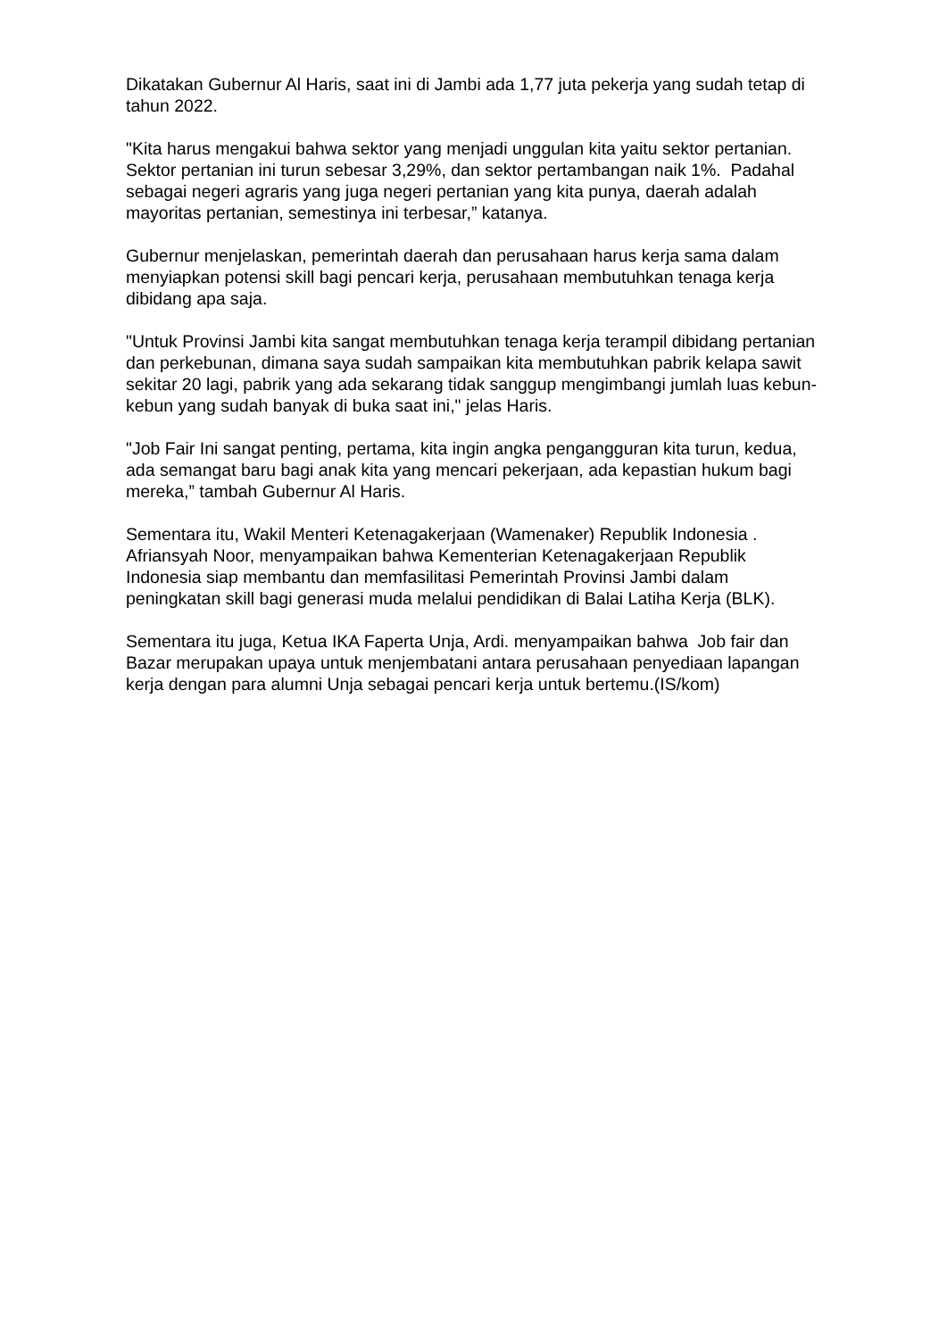Dikatakan Gubernur Al Haris, saat ini di Jambi ada 1,77 juta pekerja yang sudah tetap di tahun 2022.
"Kita harus mengakui bahwa sektor yang menjadi unggulan kita yaitu sektor pertanian. Sektor pertanian ini turun sebesar 3,29%, dan sektor pertambangan naik 1%. Padahal sebagai negeri agraris yang juga negeri pertanian yang kita punya, daerah adalah mayoritas pertanian, semestinya ini terbesar,” katanya.
Gubernur menjelaskan, pemerintah daerah dan perusahaan harus kerja sama dalam menyiapkan potensi skill bagi pencari kerja, perusahaan membutuhkan tenaga kerja dibidang apa saja.
"Untuk Provinsi Jambi kita sangat membutuhkan tenaga kerja terampil dibidang pertanian dan perkebunan, dimana saya sudah sampaikan kita membutuhkan pabrik kelapa sawit sekitar 20 lagi, pabrik yang ada sekarang tidak sanggup mengimbangi jumlah luas kebun-kebun yang sudah banyak di buka saat ini," jelas Haris.
"Job Fair Ini sangat penting, pertama, kita ingin angka pengangguran kita turun, kedua, ada semangat baru bagi anak kita yang mencari pekerjaan, ada kepastian hukum bagi mereka,” tambah Gubernur Al Haris.
Sementara itu, Wakil Menteri Ketenagakerjaan (Wamenaker) Republik Indonesia . Afriansyah Noor, menyampaikan bahwa Kementerian Ketenagakerjaan Republik Indonesia siap membantu dan memfasilitasi Pemerintah Provinsi Jambi dalam peningkatan skill bagi generasi muda melalui pendidikan di Balai Latiha Kerja (BLK).
Sementara itu juga, Ketua IKA Faperta Unja, Ardi. menyampaikan bahwa Job fair dan Bazar merupakan upaya untuk menjembatani antara perusahaan penyediaan lapangan kerja dengan para alumni Unja sebagai pencari kerja untuk bertemu.(IS/kom)